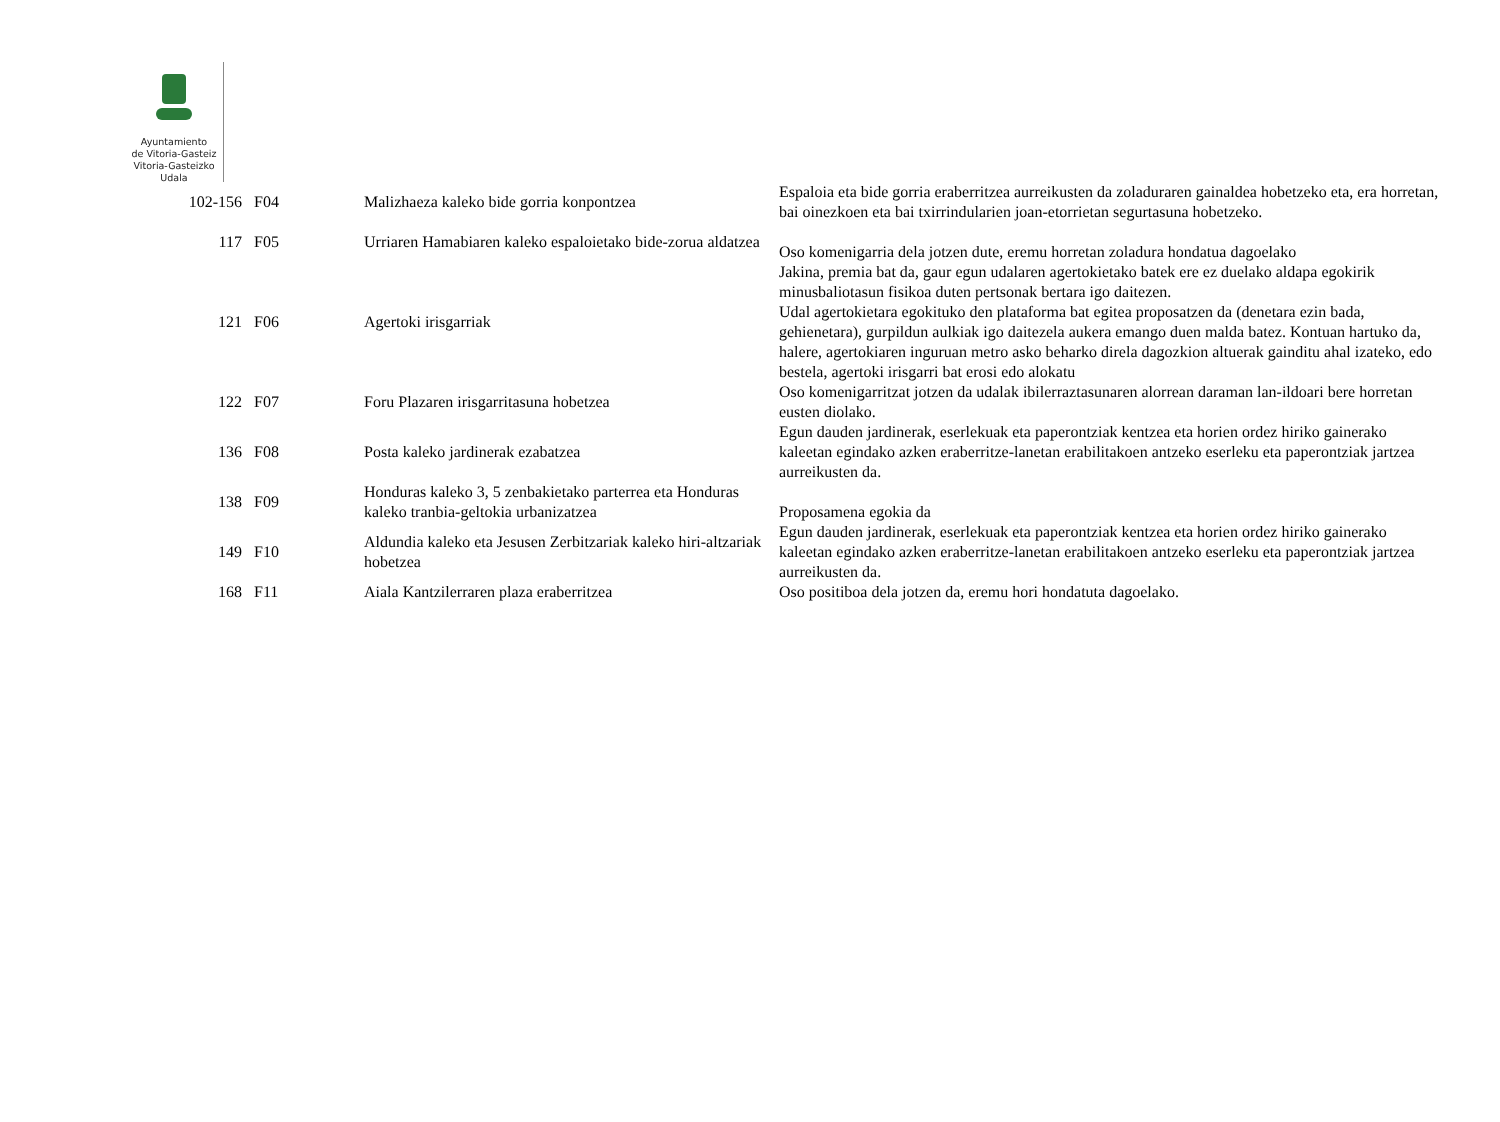Ayuntamiento
de Vitoria-Gasteiz
Vitoria-Gasteizko
Udala
| 102-156 | F04 | Malizhaeza kaleko bide gorria konpontzea | Espaloia eta bide gorria eraberritzea aurreikusten da zoladuraren gainaldea hobetzeko eta, era horretan, bai oinezkoen eta bai txirrindularien joan-etorrietan segurtasuna hobetzeko. |
| 117 | F05 | Urriaren Hamabiaren kaleko espaloietako bide-zorua aldatzea | Oso komenigarria dela jotzen dute, eremu horretan zoladura hondatua dagoelako |
| 121 | F06 | Agertoki irisgarriak | Jakina, premia bat da, gaur egun udalaren agertokietako batek ere ez duelako aldapa egokirik minusbaliotasun fisikoa duten pertsonak bertara igo daitezen. Udal agertokietara egokituko den plataforma bat egitea proposatzen da (denetara ezin bada, gehienetara), gurpildun aulkiak igo daitezela aukera emango duen malda batez. Kontuan hartuko da, halere, agertokiaren inguruan metro asko beharko direla dagozkion altuerak gainditu ahal izateko, edo bestela, agertoki irisgarri bat erosi edo alokatu |
| 122 | F07 | Foru Plazaren irisgarritasuna hobetzea | Oso komenigarritzat jotzen da udalak ibilerraztasunaren alorrean daraman lan-ildoari bere horretan eusten diolako. |
| 136 | F08 | Posta kaleko jardinerak ezabatzea | Egun dauden jardinerak, eserlekuak eta paperontziak kentzea eta horien ordez hiriko gainerako kaleetan egindako azken eraberritze-lanetan erabilitakoen antzeko eserleku eta paperontziak jartzea aurreikusten da. |
| 138 | F09 | Honduras kaleko 3, 5 zenbakietako parterrea eta Honduras kaleko tranbia-geltokia urbanizatzea | Proposamena egokia da |
| 149 | F10 | Aldundia kaleko eta Jesusen Zerbitzariak kaleko hiri-altzariak hobetzea | Egun dauden jardinerak, eserlekuak eta paperontziak kentzea eta horien ordez hiriko gainerako kaleetan egindako azken eraberritze-lanetan erabilitakoen antzeko eserleku eta paperontziak jartzea aurreikusten da. |
| 168 | F11 | Aiala Kantzilerraren plaza eraberritzea | Oso positiboa dela jotzen da, eremu hori hondatuta dagoelako. |